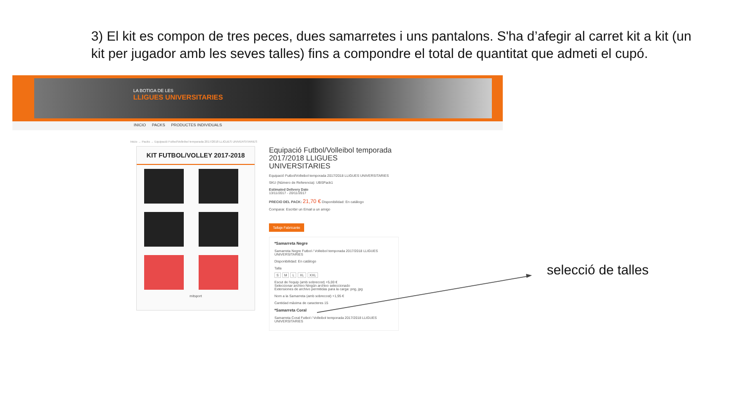3) El kit es compon de tres peces, dues samarretes i uns pantalons. S'ha d’afegir al carret kit a kit (un kit per jugador amb les seves talles) fins a compondre el total de quantitat que admeti el cupó.
LA BOTIGA DE LES
LLIGUES UNIVERSITARIES
INICIO PACKS PRODUCTES INDIVIDUALS
Inicio → Packs → Equipació Futbol/Volleibol temporada 2017/2018 LLIGUES UNIVERSITARIES
KIT FUTBOL/VOLLEY 2017-2018
mitsport
Equipació Futbol/Volleibol temporada 2017/2018 LLIGUES UNIVERSITARIES
Equipació Futbol/Volleibol temporada 2017/2018 LLIGUES UNIVERSITARIES
SKU (Número de Referencia): UBSPack1
Estimated Delivery Date
13/11/2017 - 20/11/2017
PRECIO DEL PACK: 21,70 € Disponibilidad: En catálogo
Comparar. Escribir un Email a un amigo
Tallaje Fabricante
*Samarreta Negre
Samarreta Negre Futbol / Volleibol temporada 2017/2018 LLIGUES UNIVERSITARIES
Disponibilidad: En catálogo
Talla
S M L XL XXL
Escut de l'equip (amb sobrecost) +5,00 €
Seleccionar archivo Ningún archivo seleccionado
Extensiones de archivo permitidas para la carga: png, jpg
Nom a la Samarreta (amb sobrecost) +1,95 €
Cantidad máxima de caracteres 15
*Samarreta Coral
Samarreta Coral Futbol / Volleibol temporada 2017/2018 LLIGUES UNIVERSITARIES
selecció de talles